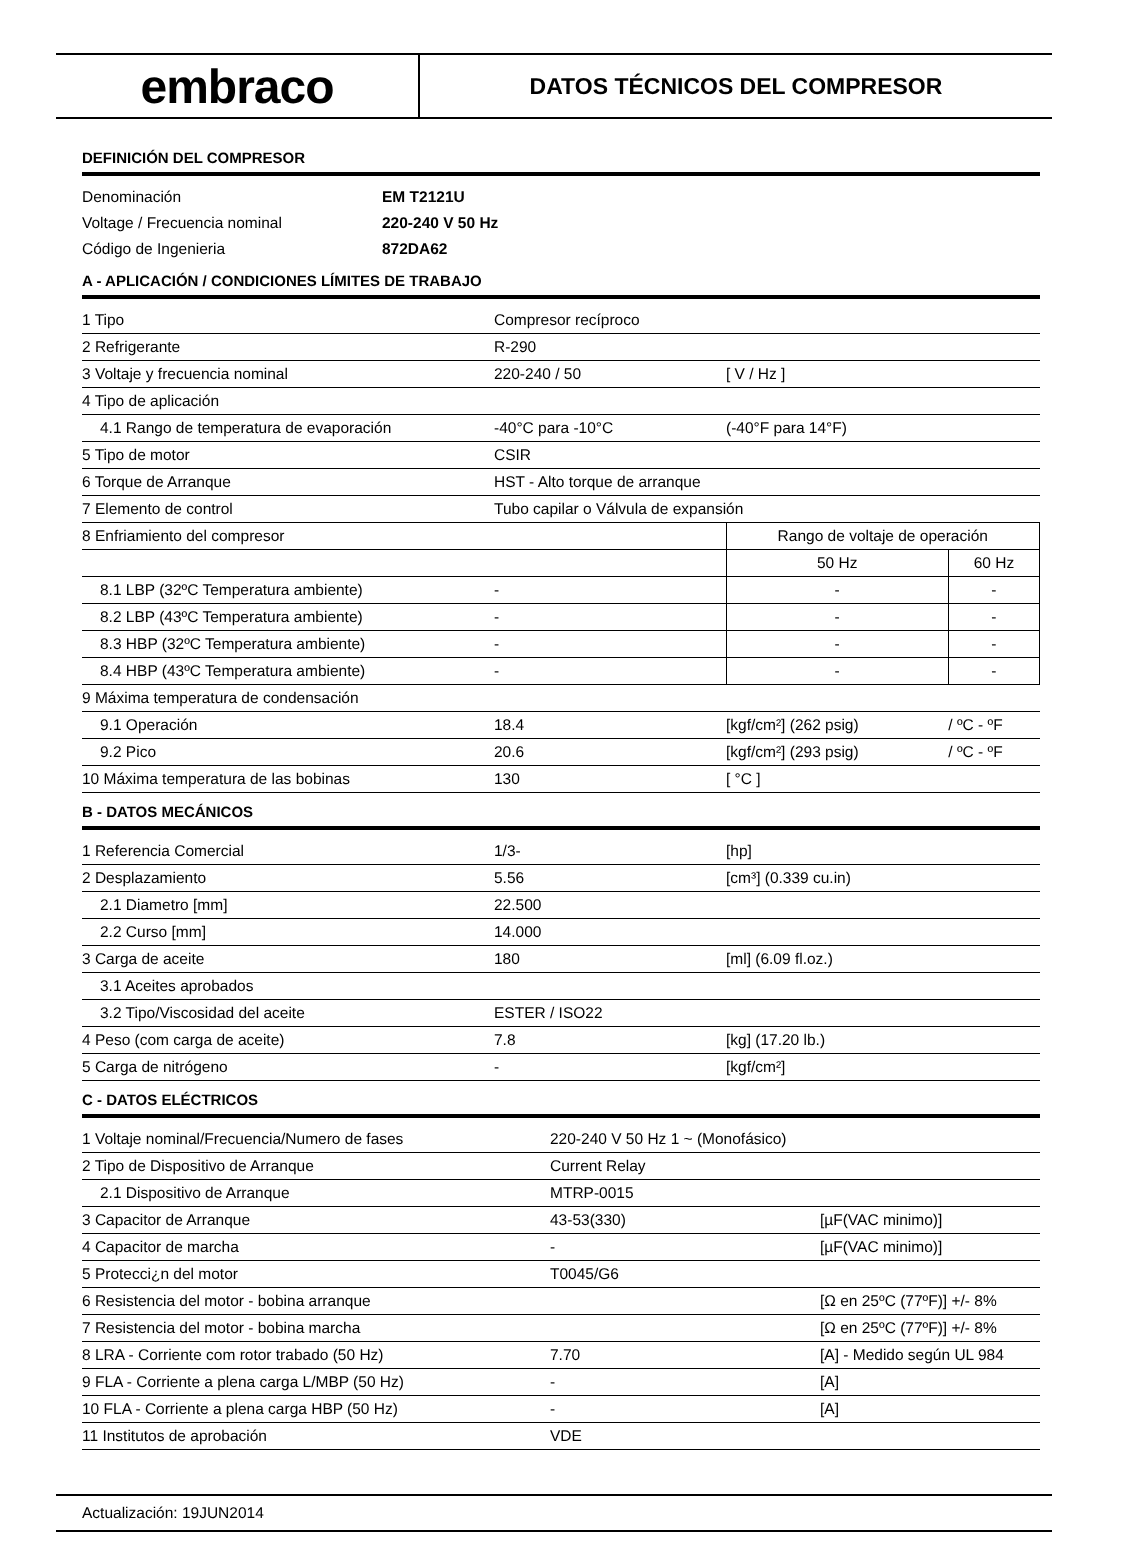embraco
DATOS TÉCNICOS DEL COMPRESOR
DEFINICIÓN DEL COMPRESOR
| Denominación | EM T2121U |
| Voltage / Frecuencia nominal | 220-240 V 50 Hz |
| Código de Ingenieria | 872DA62 |
A - APLICACIÓN / CONDICIONES LÍMITES DE TRABAJO
| 1 Tipo | Compresor recíproco | | |
| 2 Refrigerante | R-290 | | |
| 3 Voltaje y frecuencia nominal | 220-240 / 50 | [ V / Hz ] | |
| 4 Tipo de aplicación | | | |
| 4.1 Rango de temperatura de evaporación | -40°C para -10°C | (-40°F para 14°F) | |
| 5 Tipo de motor | CSIR | | |
| 6 Torque de Arranque | HST - Alto torque de arranque | | |
| 7 Elemento de control | Tubo capilar o Válvula de expansión | | |
| 8 Enfriamiento del compresor | | Rango de voltaje de operación | |
| | | 50 Hz | 60 Hz |
| 8.1 LBP (32ºC Temperatura ambiente) | - | - | - |
| 8.2 LBP (43ºC Temperatura ambiente) | - | - | - |
| 8.3 HBP (32ºC Temperatura ambiente) | - | - | - |
| 8.4 HBP (43ºC Temperatura ambiente) | - | - | - |
| 9 Máxima temperatura de condensación | | | |
| 9.1 Operación | 18.4 | [kgf/cm²] (262 psig) | / ºC - ºF |
| 9.2 Pico | 20.6 | [kgf/cm²] (293 psig) | / ºC - ºF |
| 10 Máxima temperatura de las bobinas | 130 | [ °C ] | |
B - DATOS MECÁNICOS
| 1 Referencia Comercial | 1/3- | [hp] |
| 2 Desplazamiento | 5.56 | [cm³] (0.339 cu.in) |
| 2.1 Diametro [mm] | 22.500 | |
| 2.2 Curso [mm] | 14.000 | |
| 3 Carga de aceite | 180 | [ml] (6.09 fl.oz.) |
| 3.1 Aceites aprobados | | |
| 3.2 Tipo/Viscosidad del aceite | ESTER / ISO22 | |
| 4 Peso (com carga de aceite) | 7.8 | [kg] (17.20 lb.) |
| 5 Carga de nitrógeno | - | [kgf/cm²] |
C - DATOS ELÉCTRICOS
| 1 Voltaje nominal/Frecuencia/Numero de fases | 220-240 V 50 Hz 1 ~ (Monofásico) | |
| 2 Tipo de Dispositivo de Arranque | Current Relay | |
| 2.1 Dispositivo de Arranque | MTRP-0015 | |
| 3 Capacitor de Arranque | 43-53(330) | [µF(VAC minimo)] |
| 4 Capacitor de marcha | - | [µF(VAC minimo)] |
| 5 Protecci¿n del motor | T0045/G6 | |
| 6 Resistencia del motor - bobina arranque | | [Ω en 25ºC (77ºF)] +/- 8% |
| 7 Resistencia del motor - bobina marcha | | [Ω en 25ºC (77ºF)] +/- 8% |
| 8 LRA - Corriente com rotor trabado (50 Hz) | 7.70 | [A] - Medido según UL 984 |
| 9 FLA - Corriente a plena carga L/MBP (50 Hz) | - | [A] |
| 10 FLA - Corriente a plena carga HBP (50 Hz) | - | [A] |
| 11 Institutos de aprobación | VDE | |
Actualización: 19JUN2014